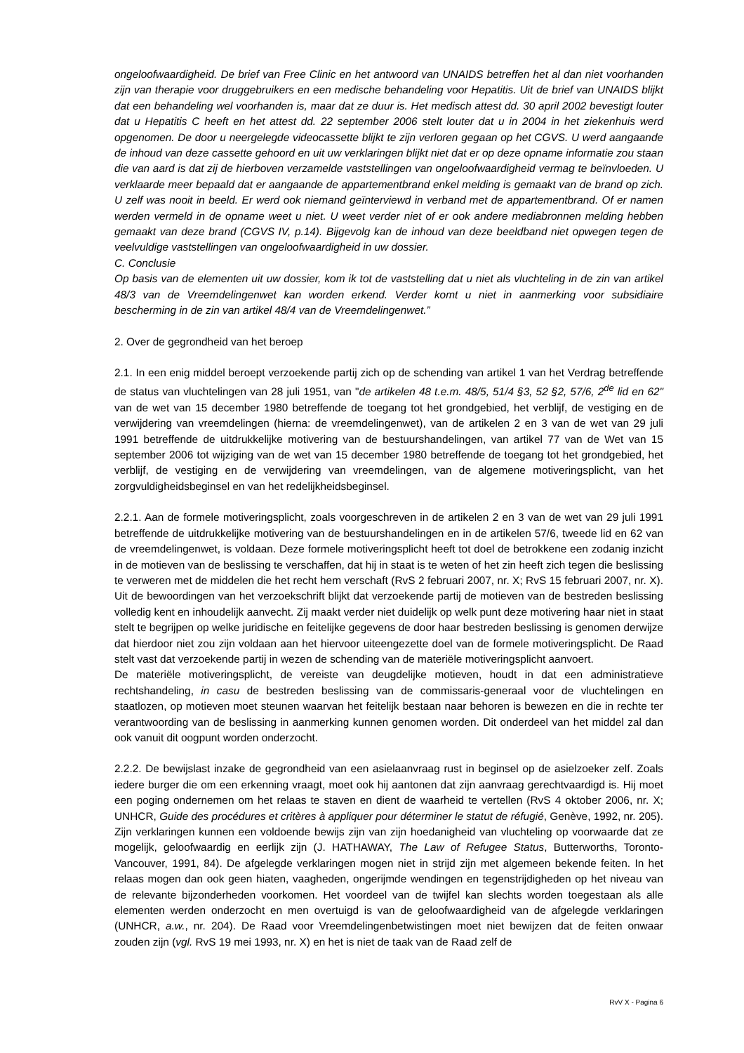ongeloofwaardigheid. De brief van Free Clinic en het antwoord van UNAIDS betreffen het al dan niet voorhanden zijn van therapie voor druggebruikers en een medische behandeling voor Hepatitis. Uit de brief van UNAIDS blijkt dat een behandeling wel voorhanden is, maar dat ze duur is. Het medisch attest dd. 30 april 2002 bevestigt louter dat u Hepatitis C heeft en het attest dd. 22 september 2006 stelt louter dat u in 2004 in het ziekenhuis werd opgenomen. De door u neergelegde videocassette blijkt te zijn verloren gegaan op het CGVS. U werd aangaande de inhoud van deze cassette gehoord en uit uw verklaringen blijkt niet dat er op deze opname informatie zou staan die van aard is dat zij de hierboven verzamelde vaststellingen van ongeloofwaardigheid vermag te beïnvloeden. U verklaarde meer bepaald dat er aangaande de appartementbrand enkel melding is gemaakt van de brand op zich. U zelf was nooit in beeld. Er werd ook niemand geïnterviewd in verband met de appartementbrand. Of er namen werden vermeld in de opname weet u niet. U weet verder niet of er ook andere mediabronnen melding hebben gemaakt van deze brand (CGVS IV, p.14). Bijgevolg kan de inhoud van deze beeldband niet opwegen tegen de veelvuldige vaststellingen van ongeloofwaardigheid in uw dossier.
C. Conclusie
Op basis van de elementen uit uw dossier, kom ik tot de vaststelling dat u niet als vluchteling in de zin van artikel 48/3 van de Vreemdelingenwet kan worden erkend. Verder komt u niet in aanmerking voor subsidiaire bescherming in de zin van artikel 48/4 van de Vreemdelingenwet.”
2. Over de gegrondheid van het beroep
2.1. In een enig middel beroept verzoekende partij zich op de schending van artikel 1 van het Verdrag betreffende de status van vluchtelingen van 28 juli 1951, van "de artikelen 48 t.e.m. 48/5, 51/4 §3, 52 §2, 57/6, 2<sup>de</sup> lid en 62" van de wet van 15 december 1980 betreffende de toegang tot het grondgebied, het verblijf, de vestiging en de verwijdering van vreemdelingen (hierna: de vreemdelingenwet), van de artikelen 2 en 3 van de wet van 29 juli 1991 betreffende de uitdrukkelijke motivering van de bestuurshandelingen, van artikel 77 van de Wet van 15 september 2006 tot wijziging van de wet van 15 december 1980 betreffende de toegang tot het grondgebied, het verblijf, de vestiging en de verwijdering van vreemdelingen, van de algemene motiveringsplicht, van het zorgvuldigheidsbeginsel en van het redelijkheidsbeginsel.
2.2.1. Aan de formele motiveringsplicht, zoals voorgeschreven in de artikelen 2 en 3 van de wet van 29 juli 1991 betreffende de uitdrukkelijke motivering van de bestuurshandelingen en in de artikelen 57/6, tweede lid en 62 van de vreemdelingenwet, is voldaan. Deze formele motiveringsplicht heeft tot doel de betrokkene een zodanig inzicht in de motieven van de beslissing te verschaffen, dat hij in staat is te weten of het zin heeft zich tegen die beslissing te verweren met de middelen die het recht hem verschaft (RvS 2 februari 2007, nr. X; RvS 15 februari 2007, nr. X). Uit de bewoordingen van het verzoekschrift blijkt dat verzoekende partij de motieven van de bestreden beslissing volledig kent en inhoudelijk aanvecht. Zij maakt verder niet duidelijk op welk punt deze motivering haar niet in staat stelt te begrijpen op welke juridische en feitelijke gegevens de door haar bestreden beslissing is genomen derwijze dat hierdoor niet zou zijn voldaan aan het hiervoor uiteengezette doel van de formele motiveringsplicht. De Raad stelt vast dat verzoekende partij in wezen de schending van de materiële motiveringsplicht aanvoert.
De materiële motiveringsplicht, de vereiste van deugdelijke motieven, houdt in dat een administratieve rechtshandeling, in casu de bestreden beslissing van de commissaris-generaal voor de vluchtelingen en staatlozen, op motieven moet steunen waarvan het feitelijk bestaan naar behoren is bewezen en die in rechte ter verantwoording van de beslissing in aanmerking kunnen genomen worden. Dit onderdeel van het middel zal dan ook vanuit dit oogpunt worden onderzocht.
2.2.2. De bewijslast inzake de gegrondheid van een asielaanvraag rust in beginsel op de asielzoeker zelf. Zoals iedere burger die om een erkenning vraagt, moet ook hij aantonen dat zijn aanvraag gerechtvaardigd is. Hij moet een poging ondernemen om het relaas te staven en dient de waarheid te vertellen (RvS 4 oktober 2006, nr. X; UNHCR, Guide des procédures et critères à appliquer pour déterminer le statut de réfugié, Genève, 1992, nr. 205). Zijn verklaringen kunnen een voldoende bewijs zijn van zijn hoedanigheid van vluchteling op voorwaarde dat ze mogelijk, geloofwaardig en eerlijk zijn (J. HATHAWAY, The Law of Refugee Status, Butterworths, Toronto-Vancouver, 1991, 84). De afgelegde verklaringen mogen niet in strijd zijn met algemeen bekende feiten. In het relaas mogen dan ook geen hiaten, vaagheden, ongerijmde wendingen en tegenstrijdigheden op het niveau van de relevante bijzonderheden voorkomen. Het voordeel van de twijfel kan slechts worden toegestaan als alle elementen werden onderzocht en men overtuigd is van de geloofwaardigheid van de afgelegde verklaringen (UNHCR, a.w., nr. 204). De Raad voor Vreemdelingenbetwistingen moet niet bewijzen dat de feiten onwaar zouden zijn (vgl. RvS 19 mei 1993, nr. X) en het is niet de taak van de Raad zelf de
RvV X - Pagina 6